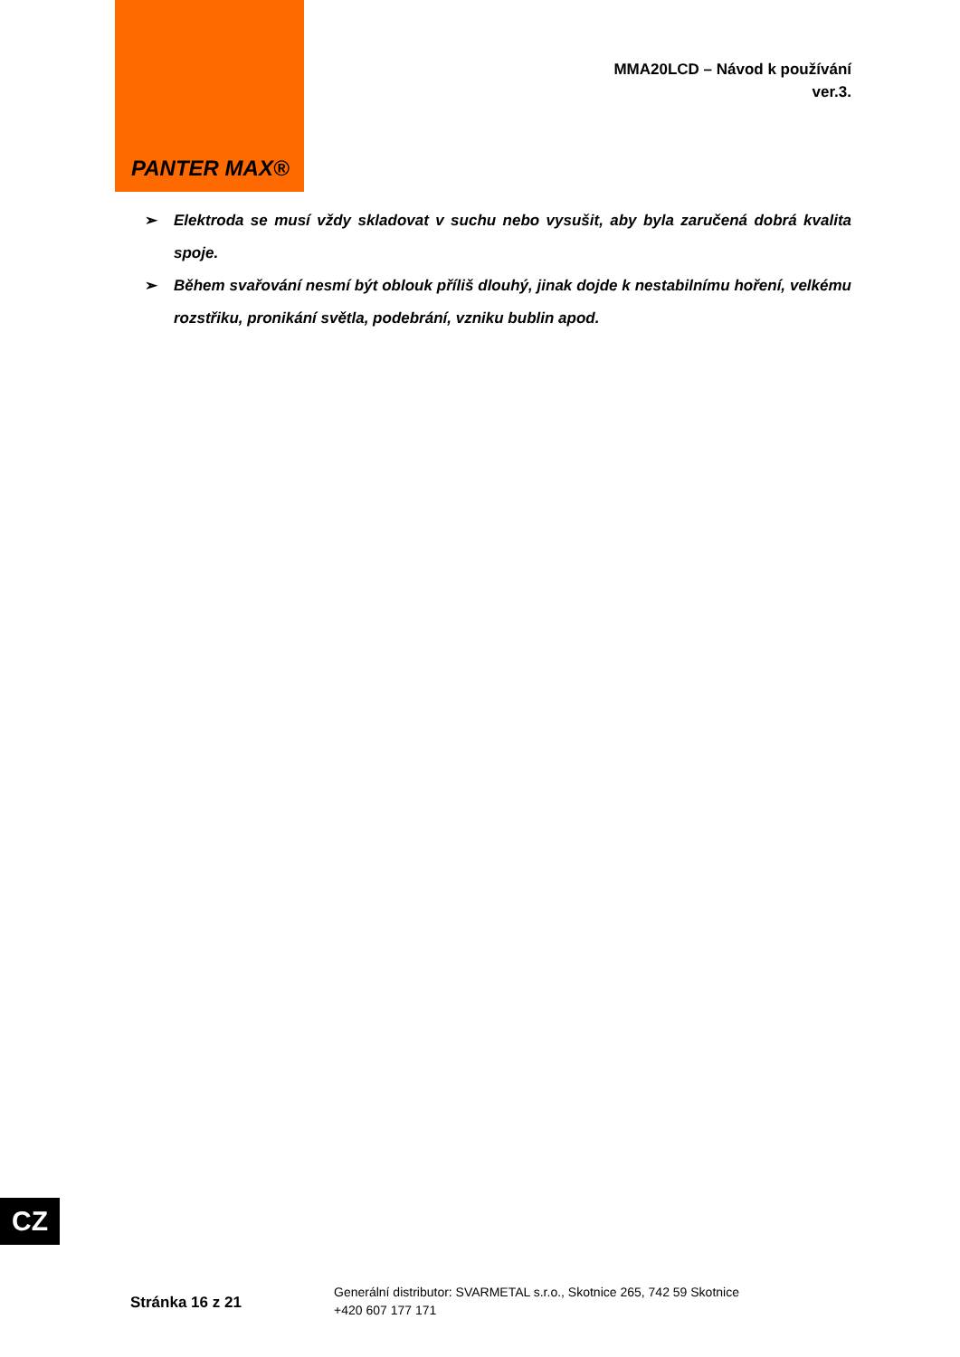PANTER MAX®
MMA20LCD – Návod k používání
ver.3.
➢ Elektroda se musí vždy skladovat v suchu nebo vysušit, aby byla zaručená dobrá kvalita spoje.
➢ Během svařování nesmí být oblouk příliš dlouhý, jinak dojde k nestabilnímu hoření, velkému rozstřiku, pronikání světla, podebrání, vzniku bublin apod.
CZ
Stránka 16 z 21
Generální distributor: SVARMETAL s.r.o., Skotnice 265, 742 59 Skotnice
+420 607 177 171